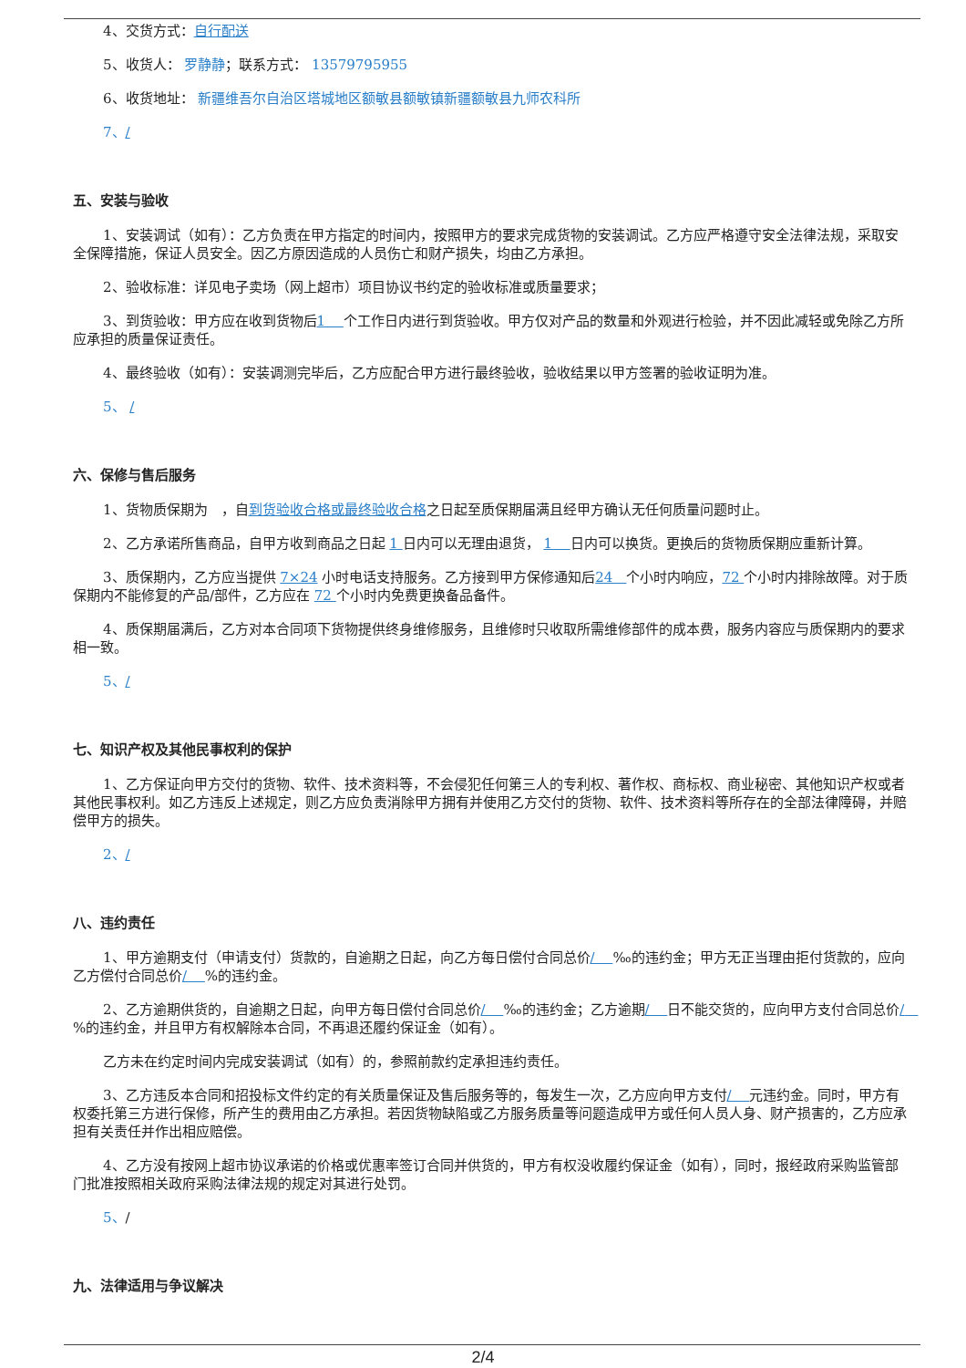4、交货方式：自行配送
5、收货人： 罗静静；联系方式： 13579795955
6、收货地址： 新疆维吾尔自治区塔城地区额敏县额敏镇新疆额敏县九师农科所
7、/
五、安装与验收
1、安装调试（如有）：乙方负责在甲方指定的时间内，按照甲方的要求完成货物的安装调试。乙方应严格遵守安全法律法规，采取安全保障措施，保证人员安全。因乙方原因造成的人员伤亡和财产损失，均由乙方承担。
2、验收标准：详见电子卖场（网上超市）项目协议书约定的验收标准或质量要求；
3、到货验收：甲方应在收到货物后1　 个工作日内进行到货验收。甲方仅对产品的数量和外观进行检验，并不因此减轻或免除乙方所应承担的质量保证责任。
4、最终验收（如有）：安装调测完毕后，乙方应配合甲方进行最终验收，验收结果以甲方签署的验收证明为准。
5、 /
六、保修与售后服务
1、货物质保期为　，自到货验收合格或最终验收合格之日起至质保期届满且经甲方确认无任何质量问题时止。
2、乙方承诺所售商品，自甲方收到商品之日起 1 日内可以无理由退货， 1　 日内可以换货。更换后的货物质保期应重新计算。
3、质保期内，乙方应当提供 7×24 小时电话支持服务。乙方接到甲方保修通知后24　个小时内响应，72 个小时内排除故障。对于质保期内不能修复的产品/部件，乙方应在 72 个小时内免费更换备品备件。
4、质保期届满后，乙方对本合同项下货物提供终身维修服务，且维修时只收取所需维修部件的成本费，服务内容应与质保期内的要求相一致。
5、/
七、知识产权及其他民事权利的保护
1、乙方保证向甲方交付的货物、软件、技术资料等，不会侵犯任何第三人的专利权、著作权、商标权、商业秘密、其他知识产权或者其他民事权利。如乙方违反上述规定，则乙方应负责消除甲方拥有并使用乙方交付的货物、软件、技术资料等所存在的全部法律障碍，并赔偿甲方的损失。
2、/
八、违约责任
1、甲方逾期支付（申请支付）货款的，自逾期之日起，向乙方每日偿付合同总价/　 ‰的违约金；甲方无正当理由拒付货款的，应向乙方偿付合同总价/　 %的违约金。
2、乙方逾期供货的，自逾期之日起，向甲方每日偿付合同总价/　 ‰的违约金；乙方逾期/　 日不能交货的，应向甲方支付合同总价/　 %的违约金，并且甲方有权解除本合同，不再退还履约保证金（如有）。
乙方未在约定时间内完成安装调试（如有）的，参照前款约定承担违约责任。
3、乙方违反本合同和招投标文件约定的有关质量保证及售后服务等的，每发生一次，乙方应向甲方支付/　 元违约金。同时，甲方有权委托第三方进行保修，所产生的费用由乙方承担。若因货物缺陷或乙方服务质量等问题造成甲方或任何人员人身、财产损害的，乙方应承担有关责任并作出相应赔偿。
4、乙方没有按网上超市协议承诺的价格或优惠率签订合同并供货的，甲方有权没收履约保证金（如有），同时，报经政府采购监管部门批准按照相关政府采购法律法规的规定对其进行处罚。
5、/
九、法律适用与争议解决
2/4